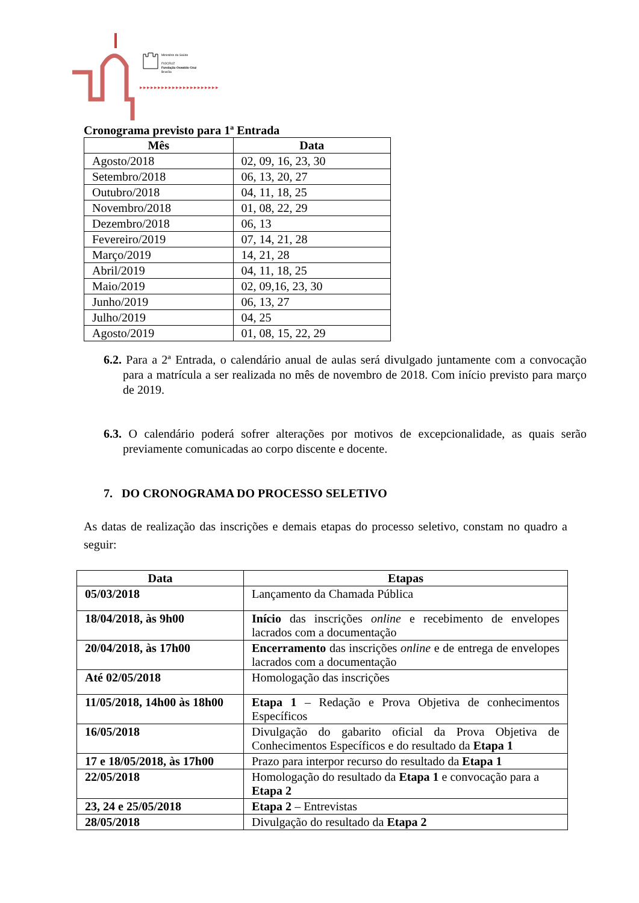Ministério da Saúde
FIOCRUZ
Fundação Oswaldo Cruz
Brasília
▸▸▸▸▸▸▸▸▸▸▸▸▸▸▸▸▸▸▸▸▸▸
Cronograma previsto para 1ª Entrada
| Mês | Data |
| --- | --- |
| Agosto/2018 | 02, 09, 16, 23, 30 |
| Setembro/2018 | 06, 13, 20, 27 |
| Outubro/2018 | 04, 11, 18, 25 |
| Novembro/2018 | 01, 08, 22, 29 |
| Dezembro/2018 | 06, 13 |
| Fevereiro/2019 | 07, 14, 21, 28 |
| Março/2019 | 14, 21, 28 |
| Abril/2019 | 04, 11, 18, 25 |
| Maio/2019 | 02, 09,16, 23, 30 |
| Junho/2019 | 06, 13, 27 |
| Julho/2019 | 04, 25 |
| Agosto/2019 | 01, 08, 15, 22, 29 |
6.2. Para a 2ª Entrada, o calendário anual de aulas será divulgado juntamente com a convocação para a matrícula a ser realizada no mês de novembro de 2018. Com início previsto para março de 2019.
6.3. O calendário poderá sofrer alterações por motivos de excepcionalidade, as quais serão previamente comunicadas ao corpo discente e docente.
7. DO CRONOGRAMA DO PROCESSO SELETIVO
As datas de realização das inscrições e demais etapas do processo seletivo, constam no quadro a seguir:
| Data | Etapas |
| --- | --- |
| 05/03/2018 | Lançamento da Chamada Pública |
| 18/04/2018, às 9h00 | Início das inscrições online e recebimento de envelopes lacrados com a documentação |
| 20/04/2018, às 17h00 | Encerramento das inscrições online e de entrega de envelopes lacrados com a documentação |
| Até 02/05/2018 | Homologação das inscrições |
| 11/05/2018, 14h00 às 18h00 | Etapa 1 – Redação e Prova Objetiva de conhecimentos Específicos |
| 16/05/2018 | Divulgação do gabarito oficial da Prova Objetiva de Conhecimentos Específicos e do resultado da Etapa 1 |
| 17 e 18/05/2018, às 17h00 | Prazo para interpor recurso do resultado da Etapa 1 |
| 22/05/2018 | Homologação do resultado da Etapa 1 e convocação para a Etapa 2 |
| 23, 24 e 25/05/2018 | Etapa 2 – Entrevistas |
| 28/05/2018 | Divulgação do resultado da Etapa 2 |